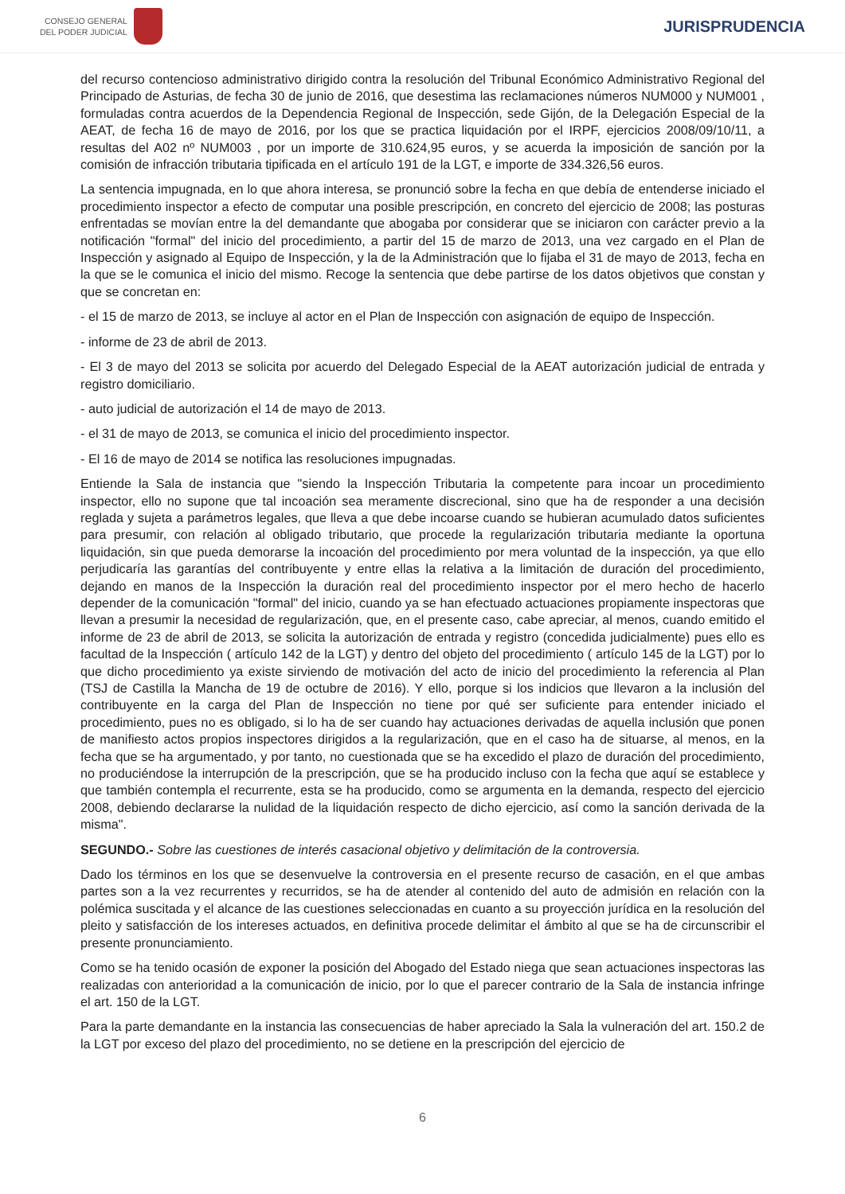CONSEJO GENERAL
DEL PODER JUDICIAL
JURISPRUDENCIA
del recurso contencioso administrativo dirigido contra la resolución del Tribunal Económico Administrativo Regional del Principado de Asturias, de fecha 30 de junio de 2016, que desestima las reclamaciones números NUM000 y NUM001 , formuladas contra acuerdos de la Dependencia Regional de Inspección, sede Gijón, de la Delegación Especial de la AEAT, de fecha 16 de mayo de 2016, por los que se practica liquidación por el IRPF, ejercicios 2008/09/10/11, a resultas del A02 nº NUM003 , por un importe de 310.624,95 euros, y se acuerda la imposición de sanción por la comisión de infracción tributaria tipificada en el artículo 191 de la LGT, e importe de 334.326,56 euros.
La sentencia impugnada, en lo que ahora interesa, se pronunció sobre la fecha en que debía de entenderse iniciado el procedimiento inspector a efecto de computar una posible prescripción, en concreto del ejercicio de 2008; las posturas enfrentadas se movían entre la del demandante que abogaba por considerar que se iniciaron con carácter previo a la notificación "formal" del inicio del procedimiento, a partir del 15 de marzo de 2013, una vez cargado en el Plan de Inspección y asignado al Equipo de Inspección, y la de la Administración que lo fijaba el 31 de mayo de 2013, fecha en la que se le comunica el inicio del mismo. Recoge la sentencia que debe partirse de los datos objetivos que constan y que se concretan en:
- el 15 de marzo de 2013, se incluye al actor en el Plan de Inspección con asignación de equipo de Inspección.
- informe de 23 de abril de 2013.
- El 3 de mayo del 2013 se solicita por acuerdo del Delegado Especial de la AEAT autorización judicial de entrada y registro domiciliario.
- auto judicial de autorización el 14 de mayo de 2013.
- el 31 de mayo de 2013, se comunica el inicio del procedimiento inspector.
- El 16 de mayo de 2014 se notifica las resoluciones impugnadas.
Entiende la Sala de instancia que "siendo la Inspección Tributaria la competente para incoar un procedimiento inspector, ello no supone que tal incoación sea meramente discrecional, sino que ha de responder a una decisión reglada y sujeta a parámetros legales, que lleva a que debe incoarse cuando se hubieran acumulado datos suficientes para presumir, con relación al obligado tributario, que procede la regularización tributaria mediante la oportuna liquidación, sin que pueda demorarse la incoación del procedimiento por mera voluntad de la inspección, ya que ello perjudicaría las garantías del contribuyente y entre ellas la relativa a la limitación de duración del procedimiento, dejando en manos de la Inspección la duración real del procedimiento inspector por el mero hecho de hacerlo depender de la comunicación "formal" del inicio, cuando ya se han efectuado actuaciones propiamente inspectoras que llevan a presumir la necesidad de regularización, que, en el presente caso, cabe apreciar, al menos, cuando emitido el informe de 23 de abril de 2013, se solicita la autorización de entrada y registro (concedida judicialmente) pues ello es facultad de la Inspección ( artículo 142 de la LGT) y dentro del objeto del procedimiento ( artículo 145 de la LGT) por lo que dicho procedimiento ya existe sirviendo de motivación del acto de inicio del procedimiento la referencia al Plan (TSJ de Castilla la Mancha de 19 de octubre de 2016). Y ello, porque si los indicios que llevaron a la inclusión del contribuyente en la carga del Plan de Inspección no tiene por qué ser suficiente para entender iniciado el procedimiento, pues no es obligado, si lo ha de ser cuando hay actuaciones derivadas de aquella inclusión que ponen de manifiesto actos propios inspectores dirigidos a la regularización, que en el caso ha de situarse, al menos, en la fecha que se ha argumentado, y por tanto, no cuestionada que se ha excedido el plazo de duración del procedimiento, no produciéndose la interrupción de la prescripción, que se ha producido incluso con la fecha que aquí se establece y que también contempla el recurrente, esta se ha producido, como se argumenta en la demanda, respecto del ejercicio 2008, debiendo declararse la nulidad de la liquidación respecto de dicho ejercicio, así como la sanción derivada de la misma".
SEGUNDO.- Sobre las cuestiones de interés casacional objetivo y delimitación de la controversia.
Dado los términos en los que se desenvuelve la controversia en el presente recurso de casación, en el que ambas partes son a la vez recurrentes y recurridos, se ha de atender al contenido del auto de admisión en relación con la polémica suscitada y el alcance de las cuestiones seleccionadas en cuanto a su proyección jurídica en la resolución del pleito y satisfacción de los intereses actuados, en definitiva procede delimitar el ámbito al que se ha de circunscribir el presente pronunciamiento.
Como se ha tenido ocasión de exponer la posición del Abogado del Estado niega que sean actuaciones inspectoras las realizadas con anterioridad a la comunicación de inicio, por lo que el parecer contrario de la Sala de instancia infringe el art. 150 de la LGT.
Para la parte demandante en la instancia las consecuencias de haber apreciado la Sala la vulneración del art. 150.2 de la LGT por exceso del plazo del procedimiento, no se detiene en la prescripción del ejercicio de
6